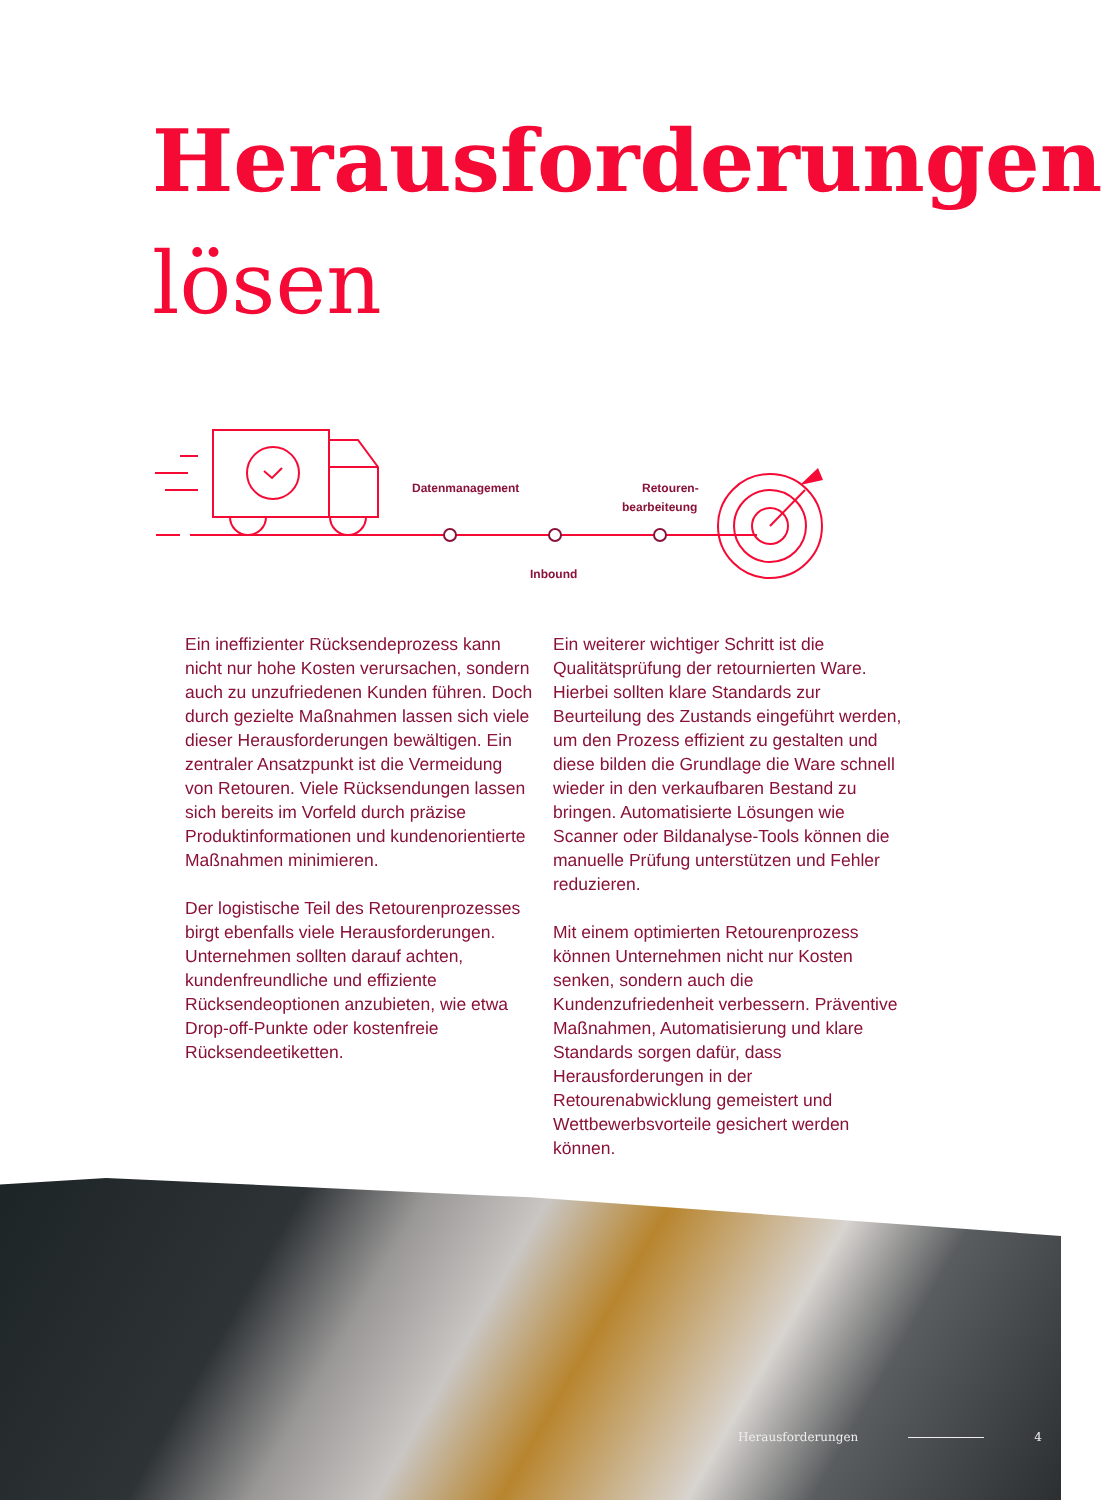Herausforderungen
lösen
Datenmanagement
Inbound
Retouren-
bearbeiteung
Ein ineffizienter Rücksendeprozess kann nicht nur hohe Kosten verursachen, sondern auch zu unzufriedenen Kunden führen. Doch durch gezielte Maßnahmen lassen sich viele dieser Herausforderungen bewältigen. Ein zentraler Ansatzpunkt ist die Vermeidung von Retouren. Viele Rücksendungen lassen sich bereits im Vorfeld durch präzise Produktinformationen und kundenorientierte Maßnahmen minimieren.
Der logistische Teil des Retourenprozesses birgt ebenfalls viele Herausforderungen. Unternehmen sollten darauf achten, kundenfreundliche und effiziente Rücksendeoptionen anzubieten, wie etwa Drop-off-Punkte oder kostenfreie Rücksendeetiketten.
Ein weiterer wichtiger Schritt ist die Qualitätsprüfung der retournierten Ware. Hierbei sollten klare Standards zur Beurteilung des Zustands eingeführt werden, um den Prozess effizient zu gestalten und diese bilden die Grundlage die Ware schnell wieder in den verkaufbaren Bestand zu bringen. Automatisierte Lösungen wie Scanner oder Bildanalyse-Tools können die manuelle Prüfung unterstützen und Fehler reduzieren.
Mit einem optimierten Retourenprozess können Unternehmen nicht nur Kosten senken, sondern auch die Kundenzufriedenheit verbessern. Präventive Maßnahmen, Automatisierung und klare Standards sorgen dafür, dass Herausforderungen in der Retourenabwicklung gemeistert und Wettbewerbsvorteile gesichert werden können.
Herausforderungen 4